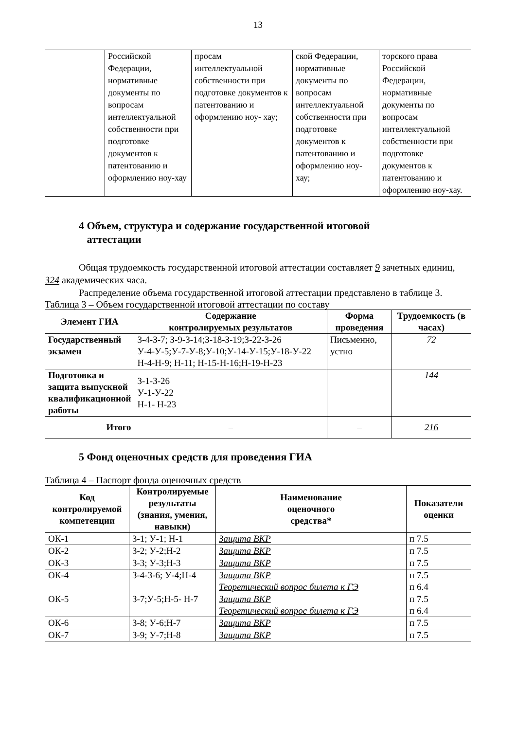13
| | Российской Федерации, нормативные документы по вопросам интеллектуальной собственности при подготовке документов к патентованию и оформлению ноу-хау | просам интеллектуальной собственности при подготовке документов к патентованию и оформлению ноу- хау; | ской Федерации, нормативные документы по вопросам интеллектуальной собственности при подготовке документов к патентованию и оформлению ноу-хау; | торского права Российской Федерации, нормативные документы по вопросам интеллектуальной собственности при подготовке документов к патентованию и оформлению ноу-хау. |
4 Объем, структура и содержание государственной итоговой
аттестации
Общая трудоемкость государственной итоговой аттестации составляет 9 зачетных единиц, 324 академических часа.
Распределение объема государственной итоговой аттестации представлено в таблице 3.
Таблица 3 – Объем государственной итоговой аттестации по составу
| Элемент ГИА | Содержание контролируемых результатов | Форма проведения | Трудоемкость (в часах) |
| --- | --- | --- | --- |
| Государственный экзамен | З-4-З-7; З-9-З-14;З-18-З-19;З-22-З-26 У-4-У-5;У-7-У-8;У-10;У-14-У-15;У-18-У-22 Н-4-Н-9; Н-11; Н-15-Н-16;Н-19-Н-23 | Письменно, устно | 72 |
| Подготовка и защита выпускной квалификационной работы | З-1-З-26 У-1-У-22 Н-1- Н-23 | | 144 |
| Итого | – | – | 216 |
5 Фонд оценочных средств для проведения ГИА
Таблица 4 – Паспорт фонда оценочных средств
| Код контролируемой компетенции | Контролируемые результаты (знания, умения, навыки) | Наименование оценочного средства* | Показатели оценки |
| --- | --- | --- | --- |
| ОК-1 | З-1; У-1; Н-1 | Защита ВКР | п 7.5 |
| ОК-2 | З-2; У-2;Н-2 | Защита ВКР | п 7.5 |
| ОК-3 | З-3; У-3;Н-3 | Защита ВКР | п 7.5 |
| ОК-4 | З-4-З-6; У-4;Н-4 | Защита ВКР Теоретический вопрос билета к ГЭ | п 7.5 п 6.4 |
| ОК-5 | З-7;У-5;Н-5- Н-7 | Защита ВКР Теоретический вопрос билета к ГЭ | п 7.5 п 6.4 |
| ОК-6 | З-8; У-6;Н-7 | Защита ВКР | п 7.5 |
| ОК-7 | З-9; У-7;Н-8 | Защита ВКР | п 7.5 |